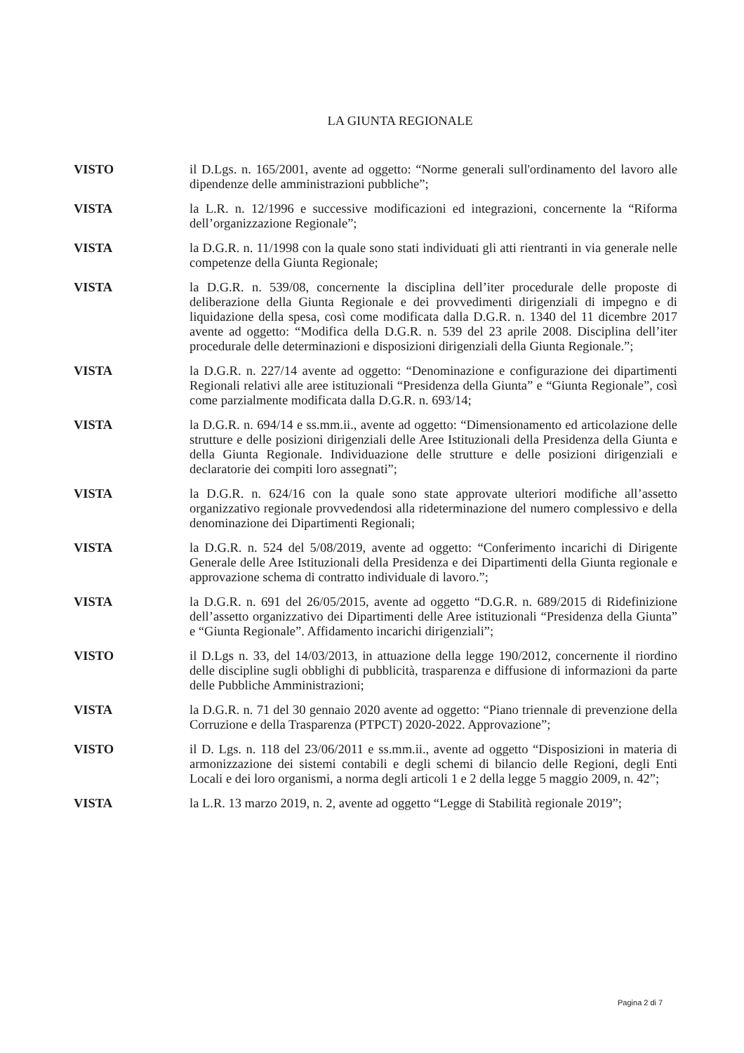LA GIUNTA REGIONALE
VISTO il D.Lgs. n. 165/2001, avente ad oggetto: “Norme generali sull'ordinamento del lavoro alle dipendenze delle amministrazioni pubbliche”;
VISTA la L.R. n. 12/1996 e successive modificazioni ed integrazioni, concernente la “Riforma dell’organizzazione Regionale”;
VISTA la D.G.R. n. 11/1998 con la quale sono stati individuati gli atti rientranti in via generale nelle competenze della Giunta Regionale;
VISTA la D.G.R. n. 539/08, concernente la disciplina dell’iter procedurale delle proposte di deliberazione della Giunta Regionale e dei provvedimenti dirigenziali di impegno e di liquidazione della spesa, così come modificata dalla D.G.R. n. 1340 del 11 dicembre 2017 avente ad oggetto: “Modifica della D.G.R. n. 539 del 23 aprile 2008. Disciplina dell’iter procedurale delle determinazioni e disposizioni dirigenziali della Giunta Regionale.”;
VISTA la D.G.R. n. 227/14 avente ad oggetto: “Denominazione e configurazione dei dipartimenti Regionali relativi alle aree istituzionali “Presidenza della Giunta” e “Giunta Regionale”, così come parzialmente modificata dalla D.G.R. n. 693/14;
VISTA la D.G.R. n. 694/14 e ss.mm.ii., avente ad oggetto: “Dimensionamento ed articolazione delle strutture e delle posizioni dirigenziali delle Aree Istituzionali della Presidenza della Giunta e della Giunta Regionale. Individuazione delle strutture e delle posizioni dirigenziali e declaratorie dei compiti loro assegnati”;
VISTA la D.G.R. n. 624/16 con la quale sono state approvate ulteriori modifiche all’assetto organizzativo regionale provvedendosi alla rideterminazione del numero complessivo e della denominazione dei Dipartimenti Regionali;
VISTA la D.G.R. n. 524 del 5/08/2019, avente ad oggetto: “Conferimento incarichi di Dirigente Generale delle Aree Istituzionali della Presidenza e dei Dipartimenti della Giunta regionale e approvazione schema di contratto individuale di lavoro.”;
VISTA la D.G.R. n. 691 del 26/05/2015, avente ad oggetto “D.G.R. n. 689/2015 di Ridefinizione dell’assetto organizzativo dei Dipartimenti delle Aree istituzionali “Presidenza della Giunta” e “Giunta Regionale”. Affidamento incarichi dirigenziali”;
VISTO il D.Lgs n. 33, del 14/03/2013, in attuazione della legge 190/2012, concernente il riordino delle discipline sugli obblighi di pubblicità, trasparenza e diffusione di informazioni da parte delle Pubbliche Amministrazioni;
VISTA la D.G.R. n. 71 del 30 gennaio 2020 avente ad oggetto: “Piano triennale di prevenzione della Corruzione e della Trasparenza (PTPCT) 2020-2022. Approvazione”;
VISTO il D. Lgs. n. 118 del 23/06/2011 e ss.mm.ii., avente ad oggetto “Disposizioni in materia di armonizzazione dei sistemi contabili e degli schemi di bilancio delle Regioni, degli Enti Locali e dei loro organismi, a norma degli articoli 1 e 2 della legge 5 maggio 2009, n. 42”;
VISTA la L.R. 13 marzo 2019, n. 2, avente ad oggetto “Legge di Stabilità regionale 2019”;
Pagina 2 di 7